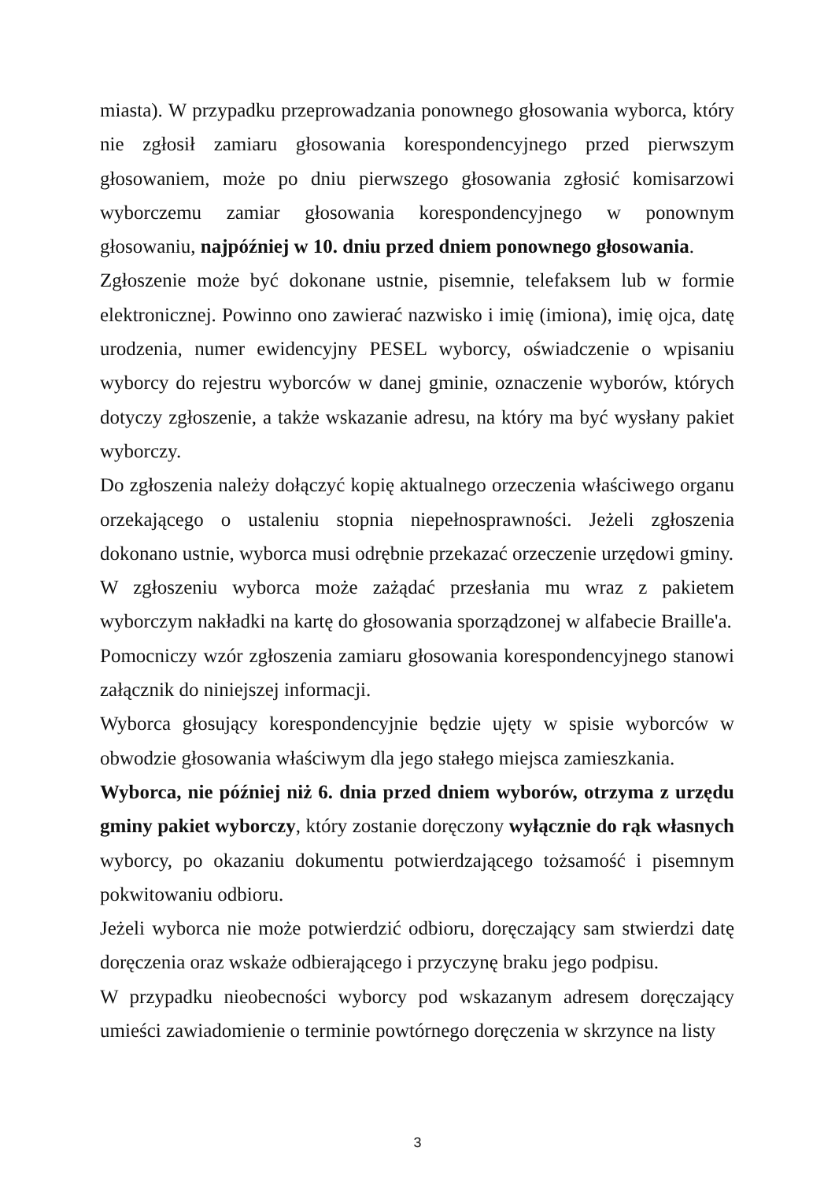miasta). W przypadku przeprowadzania ponownego głosowania wyborca, który nie zgłosił zamiaru głosowania korespondencyjnego przed pierwszym głosowaniem, może po dniu pierwszego głosowania zgłosić komisarzowi wyborczemu zamiar głosowania korespondencyjnego w ponownym głosowaniu, najpóźniej w 10. dniu przed dniem ponownego głosowania.
Zgłoszenie może być dokonane ustnie, pisemnie, telefaksem lub w formie elektronicznej. Powinno ono zawierać nazwisko i imię (imiona), imię ojca, datę urodzenia, numer ewidencyjny PESEL wyborcy, oświadczenie o wpisaniu wyborcy do rejestru wyborców w danej gminie, oznaczenie wyborów, których dotyczy zgłoszenie, a także wskazanie adresu, na który ma być wysłany pakiet wyborczy.
Do zgłoszenia należy dołączyć kopię aktualnego orzeczenia właściwego organu orzekającego o ustaleniu stopnia niepełnosprawności. Jeżeli zgłoszenia dokonano ustnie, wyborca musi odrębnie przekazać orzeczenie urzędowi gminy.
W zgłoszeniu wyborca może zażądać przesłania mu wraz z pakietem wyborczym nakładki na kartę do głosowania sporządzonej w alfabecie Braille'a.
Pomocniczy wzór zgłoszenia zamiaru głosowania korespondencyjnego stanowi załącznik do niniejszej informacji.
Wyborca głosujący korespondencyjnie będzie ujęty w spisie wyborców w obwodzie głosowania właściwym dla jego stałego miejsca zamieszkania.
Wyborca, nie później niż 6. dnia przed dniem wyborów, otrzyma z urzędu gminy pakiet wyborczy, który zostanie doręczony wyłącznie do rąk własnych wyborcy, po okazaniu dokumentu potwierdzającego tożsamość i pisemnym pokwitowaniu odbioru.
Jeżeli wyborca nie może potwierdzić odbioru, doręczający sam stwierdzi datę doręczenia oraz wskaże odbierającego i przyczynę braku jego podpisu.
W przypadku nieobecności wyborcy pod wskazanym adresem doręczający umieści zawiadomienie o terminie powtórnego doręczenia w skrzynce na listy
3